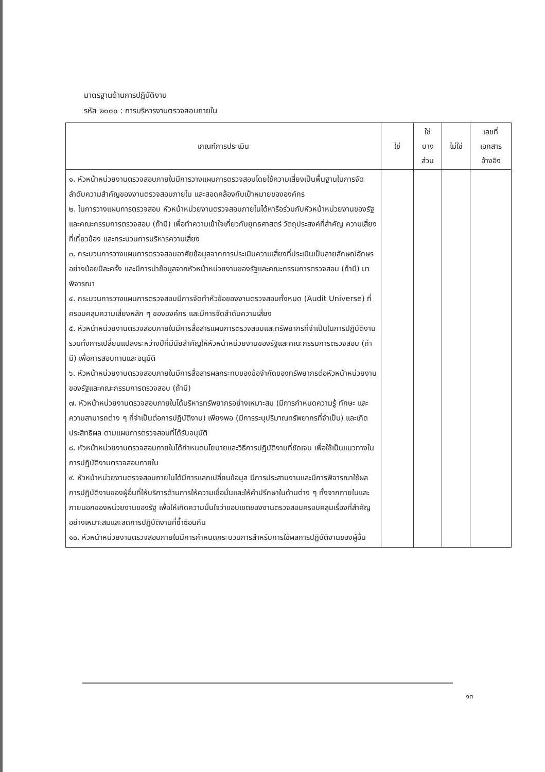มาตรฐานด้านการปฏิบัติงาน
รหัส ๒๐๐๐ : การบริหารงานตรวจสอบภายใน
| เกณฑ์การประเมิน | ใช่ | ใช่ บาง ส่วน | ไม่ใช่ | เลขที่ เอกสาร อ้างอิง |
| --- | --- | --- | --- | --- |
| ๑. หัวหน้าหน่วยงานตรวจสอบภายในมีการวางแผนการตรวจสอบโดยใช้ความเสี่ยงเป็นพื้นฐานในการจัดลำดับความสำคัญของงานตรวจสอบภายใน และสอดคล้องกับเป้าหมายขององค์กร ๒. ในการวางแผนการตรวจสอบ หัวหน้าหน่วยงานตรวจสอบภายในได้หารือร่วมกับหัวหน้าหน่วยงานของรัฐและคณะกรรมการตรวจสอบ (ถ้ามี) เพื่อทำความเข้าใจเกี่ยวกับยุทธศาสตร์ วัตถุประสงค์ที่สำคัญ ความเสี่ยงที่เกี่ยวข้อง และกระบวนการบริหารความเสี่ยง ๓. กระบวนการวางแผนการตรวจสอบอาศัยข้อมูลจากการประเมินความเสี่ยงที่ประเมินเป็นลายลักษณ์อักษรอย่างน้อยปีละครั้ง และมีการนำข้อมูลจากหัวหน้าหน่วยงานของรัฐและคณะกรรมการตรวจสอบ (ถ้ามี) มาพิจารณา ๔. กระบวนการวางแผนการตรวจสอบมีการจัดทำหัวข้อของงานตรวจสอบทั้งหมด (Audit Universe) ที่ครอบคลุมความเสี่ยงหลัก ๆ ขององค์กร และมีการจัดลำดับความเสี่ยง ๕. หัวหน้าหน่วยงานตรวจสอบภายในมีการสื่อสารแผนการตรวจสอบและทรัพยากรที่จำเป็นในการปฏิบัติงาน รวมทั้งการเปลี่ยนแปลงระหว่างปีที่มีนัยสำคัญให้หัวหน้าหน่วยงานของรัฐและคณะกรรมการตรวจสอบ (ถ้ามี) เพื่อการสอบทานและอนุมัติ ๖. หัวหน้าหน่วยงานตรวจสอบภายในมีการสื่อสารผลกระทบของข้อจำกัดของทรัพยากรต่อหัวหน้าหน่วยงานของรัฐและคณะกรรมการตรวจสอบ (ถ้ามี) ๗. หัวหน้าหน่วยงานตรวจสอบภายในได้บริหารทรัพยากรอย่างเหมาะสม (มีการกำหนดความรู้ ทักษะ และความสามารถต่าง ๆ ที่จำเป็นต่อการปฏิบัติงาน) เพียงพอ (มีการระบุปริมาณทรัพยากรที่จำเป็น) และเกิดประสิทธิผล ตามแผนการตรวจสอบที่ได้รับอนุมัติ ๘. หัวหน้าหน่วยงานตรวจสอบภายในได้กำหนดนโยบายและวิธีการปฏิบัติงานที่ชัดเจน เพื่อใช้เป็นแนวทางในการปฏิบัติงานตรวจสอบภายใน ๙. หัวหน้าหน่วยงานตรวจสอบภายในได้มีการแลกเปลี่ยนข้อมูล มีการประสานงานและมีการพิจารณาใช้ผลการปฏิบัติงานของผู้อื่นที่ให้บริการด้านการให้ความเชื่อมั่นและให้คำปรึกษาในด้านต่าง ๆ ทั้งจากภายในและภายนอกของหน่วยงานของรัฐ เพื่อให้เกิดความมั่นใจว่าขอบเขตของงานตรวจสอบครอบคลุมเรื่องที่สำคัญอย่างเหมาะสมและลดการปฏิบัติงานที่ซ้ำซ้อนกัน ๑๐. หัวหน้าหน่วยงานตรวจสอบภายในมีการกำหนดกระบวนการสำหรับการใช้ผลการปฏิบัติงานของผู้อื่น | | | | |
๑๓